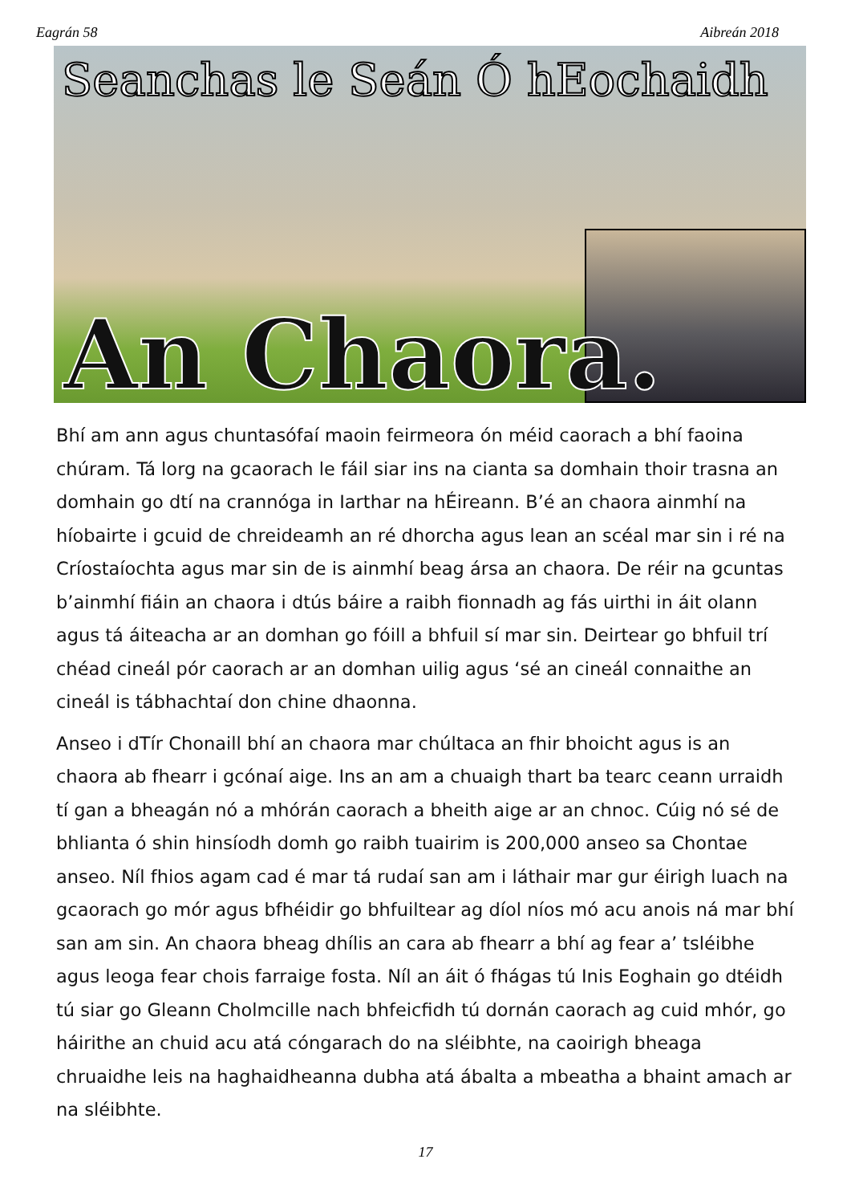Eagrán 58 Aibreán 2018
Seanchas le Seán Ó hEochaidh
An Chaora.
Bhí am ann agus chuntasófaí maoin feirmeora ón méid caorach a bhí faoina chúram. Tá lorg na gcaorach le fáil siar ins na cianta sa domhain thoir trasna an domhain go dtí na crannóga in Iarthar na hÉireann. B’é an chaora ainmhí na híobairte i gcuid de chreideamh an ré dhorcha agus lean an scéal mar sin i ré na Críostaíochta agus mar sin de is ainmhí beag ársa an chaora. De réir na gcuntas b’ainmhí fiáin an chaora i dtús báire a raibh fionnadh ag fás uirthi in áit olann agus tá áiteacha ar an domhan go fóill a bhfuil sí mar sin. Deirtear go bhfuil trí chéad cineál pór caorach ar an domhan uilig agus ‘sé an cineál connaithe an cineál is tábhachtaí don chine dhaonna.
Anseo i dTír Chonaill bhí an chaora mar chúltaca an fhir bhoicht agus is an chaora ab fhearr i gcónaí aige. Ins an am a chuaigh thart ba tearc ceann urraidh tí gan a bheagán nó a mhórán caorach a bheith aige ar an chnoc. Cúig nó sé de bhlianta ó shin hinsíodh domh go raibh tuairim is 200,000 anseo sa Chontae anseo. Níl fhios agam cad é mar tá rudaí san am i láthair mar gur éirigh luach na gcaorach go mór agus bfhéidir go bhfuiltear ag díol níos mó acu anois ná mar bhí san am sin. An chaora bheag dhílis an cara ab fhearr a bhí ag fear a’ tsléibhe agus leoga fear chois farraige fosta. Níl an áit ó fhágas tú Inis Eoghain go dtéidh tú siar go Gleann Cholmcille nach bhfeicfidh tú dornán caorach ag cuid mhór, go háirithe an chuid acu atá cóngarach do na sléibhte, na caoirigh bheaga chruaidhe leis na haghaidheanna dubha atá ábalta a mbeatha a bhaint amach ar na sléibhte.
17